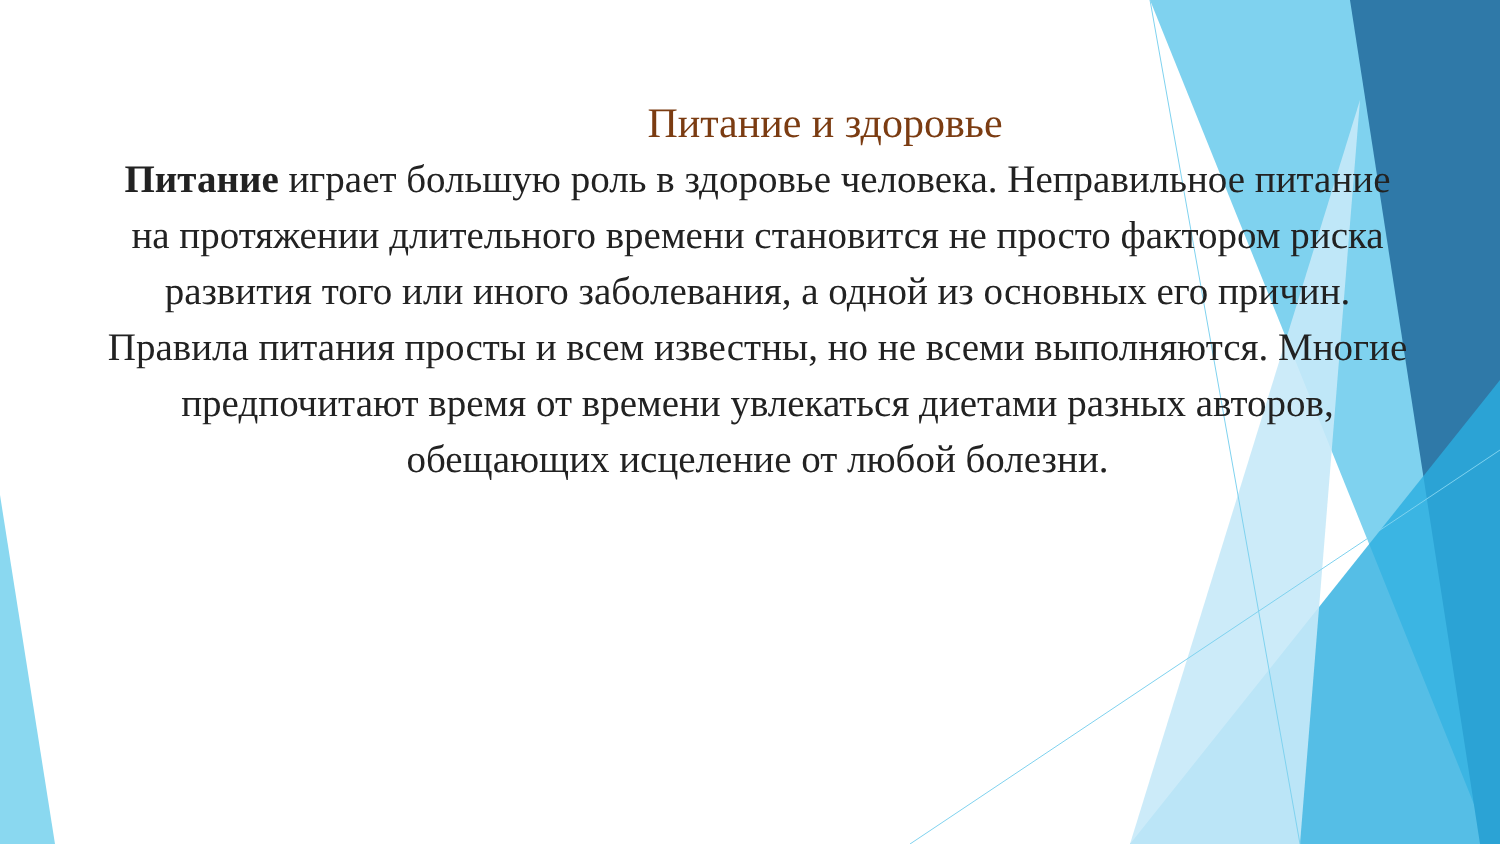Питание и здоровье
Питание играет большую роль в здоровье человека. Неправильное питание на протяжении длительного времени становится не просто фактором риска развития того или иного заболевания, а одной из основных его причин. Правила питания просты и всем известны, но не всеми выполняются. Многие предпочитают время от времени увлекаться диетами разных авторов, обещающих исцеление от любой болезни.